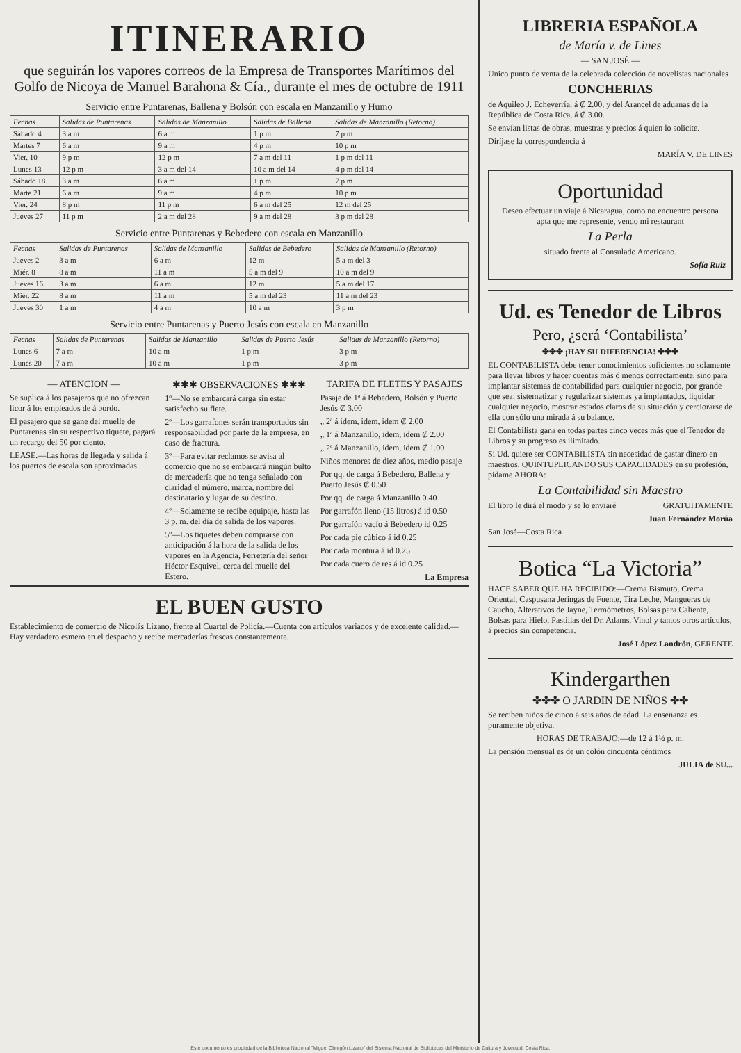ITINERARIO
que seguirán los vapores correos de la Empresa de Transportes Marítimos del Golfo de Nicoya de Manuel Barahona & Cía., durante el mes de octubre de 1911
Servicio entre Puntarenas, Ballena y Bolsón con escala en Manzanillo y Humo
| Fechas | Salidas de Puntarenas | Salidas de Manzanillo | Salidas de Ballena | Salidas de Manzanillo (Retorno) |
| --- | --- | --- | --- | --- |
| Sábado 4 | 3 a m | 6 a m | 1 p m | 7 p m |
| Martes 7 | 6 a m | 9 a m | 4 p m | 10 p m |
| Vier. 10 | 9 p m | 12 p m | 7 a m del 11 | 1 p m del 11 |
| Lunes 13 | 12 p m | 3 a m del 14 | 10 a m del 14 | 4 p m del 14 |
| Sábado 18 | 3 a m | 6 a m | 1 p m | 7 p m |
| Marte 21 | 6 a m | 9 a m | 4 p m | 10 p m |
| Vier. 24 | 8 p m | 11 p m | 6 a m del 25 | 12 m del 25 |
| Jueves 27 | 11 p m | 2 a m del 28 | 9 a m del 28 | 3 p m del 28 |
Servicio entre Puntarenas y Bebedero con escala en Manzanillo
| Fechas | Salidas de Puntarenas | Salidas de Manzanillo | Salidas de Bebedero | Salidas de Manzanillo (Retorno) |
| --- | --- | --- | --- | --- |
| Jueves 2 | 3 a m | 6 a m | 12 m | 5 a m del 3 |
| Miér. 8 | 8 a m | 11 a m | 5 a m del 9 | 10 a m del 9 |
| Jueves 16 | 3 a m | 6 a m | 12 m | 5 a m del 17 |
| Miér. 22 | 8 a m | 11 a m | 5 a m del 23 | 11 a m del 23 |
| Jueves 30 | 1 a m | 4 a m | 10 a m | 3 p m |
Servicio entre Puntarenas y Puerto Jesús con escala en Manzanillo
| Fechas | Salidas de Puntarenas | Salidas de Manzanillo | Salidas de Puerto Jesús | Salidas de Manzanillo (Retorno) |
| --- | --- | --- | --- | --- |
| Lunes 6 | 7 a m | 10 a m | 1 p m | 3 p m |
| Lunes 20 | 7 a m | 10 a m | 1 p m | 3 p m |
— ATENCION —
Se suplica á los pasajeros que no ofrezcan licor á los empleados de á bordo.
El pasajero que se gane del muelle de Puntarenas sin su respectivo tiquete, pagará un recargo del 50 por ciento.
LEASE.—Las horas de llegada y salida á los puertos de escala son aproximadas.
✱✱✱ OBSERVACIONES ✱✱✱
1º—No se embarcará carga sin estar satisfecho su flete.
2º—Los garrafones serán transportados sin responsabilidad por parte de la empresa, en caso de fractura.
3º—Para evitar reclamos se avisa al comercio que no se embarcará ningún bulto de mercadería que no tenga señalado con claridad el número, marca, nombre del destinatario y lugar de su destino.
4º—Solamente se recibe equipaje, hasta las 3 p. m. del día de salida de los vapores.
5º—Los tiquetes deben comprarse con anticipación á la hora de la salida de los vapores en la Agencia, Ferretería del señor Héctor Esquivel, cerca del muelle del Estero.
TARIFA DE FLETES Y PASAJES
Pasaje de 1ª á Bebedero, Bolsón y Puerto Jesús ₡ 3.00
„ 2ª á idem, idem, idem ₡ 2.00
„ 1ª á Manzanillo, idem, idem ₡ 2.00
„ 2ª á Manzanillo, idem, idem ₡ 1.00
Niños menores de diez años, medio pasaje
Por qq. de carga á Bebedero, Ballena y Puerto Jesús ₡ 0.50
Por qq. de carga á Manzanillo 0.40
Por garrafón lleno (15 litros) á id 0.50
Por garrafón vacío á Bebedero id 0.25
Por cada pie cúbico á id 0.25
Por cada montura á id 0.25
Por cada cuero de res á id 0.25
La Empresa
EL BUEN GUSTO
Establecimiento de comercio de Nicolás Lizano, frente al Cuartel de Policía.—Cuenta con artículos variados y de excelente calidad.—Hay verdadero esmero en el despacho y recibe mercaderías frescas constantemente.
LIBRERIA ESPAÑOLA
de María v. de Lines
— SAN JOSÉ —
Unico punto de venta de la celebrada colección de novelistas nacionales
CONCHERIAS
de Aquileo J. Echeverría, á ₡ 2.00, y del Arancel de aduanas de la República de Costa Rica, á ₡ 3.00.
Se envían listas de obras, muestras y precios á quien lo solicite.
Diríjase la correspondencia á
MARÍA V. DE LINES
Oportunidad
Deseo efectuar un viaje á Nicaragua, como no encuentro persona apta que me represente, vendo mi restaurant
La Perla
situado frente al Consulado Americano.
Sofía Ruiz
Ud. es Tenedor de Libros
Pero, ¿será ‘Contabilista’
✤✤✤ ¡HAY SU DIFERENCIA! ✤✤✤
EL CONTABILISTA debe tener conocimientos suficientes no solamente para llevar libros y hacer cuentas más ó menos correctamente, sino para implantar sistemas de contabilidad para cualquier negocio, por grande que sea; sistematizar y regularizar sistemas ya implantados, liquidar cualquier negocio, mostrar estados claros de su situación y cerciorarse de ella con sólo una mirada á su balance.
El Contabilista gana en todas partes cinco veces más que el Tenedor de Libros y su progreso es ilimitado.
Si Ud. quiere ser CONTABILISTA sin necesidad de gastar dinero en maestros, QUINTUPLICANDO SUS CAPACIDADES en su profesión, pídame AHORA:
La Contabilidad sin Maestro
El libro le dirá el modo y se lo enviaré GRATUITAMENTE
Juan Fernández Morúa
San José—Costa Rica
Botica “La Victoria”
HACE SABER QUE HA RECIBIDO:—Crema Bismuto, Crema Oriental, Caspusana Jeringas de Fuente, Tira Leche, Mangueras de Caucho, Alterativos de Jayne, Termómetros, Bolsas para Caliente, Bolsas para Hielo, Pastillas del Dr. Adams, Vinol y tantos otros artículos, á precios sin competencia.
José López Landrón, GERENTE
Kindergarthen
✤✤✤ O JARDIN DE NIÑOS ✤✤
Se reciben niños de cinco á seis años de edad. La enseñanza es puramente objetiva.
HORAS DE TRABAJO:—de 12 á 1½ p. m.
La pensión mensual es de un colón cincuenta céntimos
JULIA de SU...
Este documento es propiedad de la Biblioteca Nacional "Miguel Obregón Lizano" del Sistema Nacional de Bibliotecas del Ministerio de Cultura y Juventud, Costa Rica.